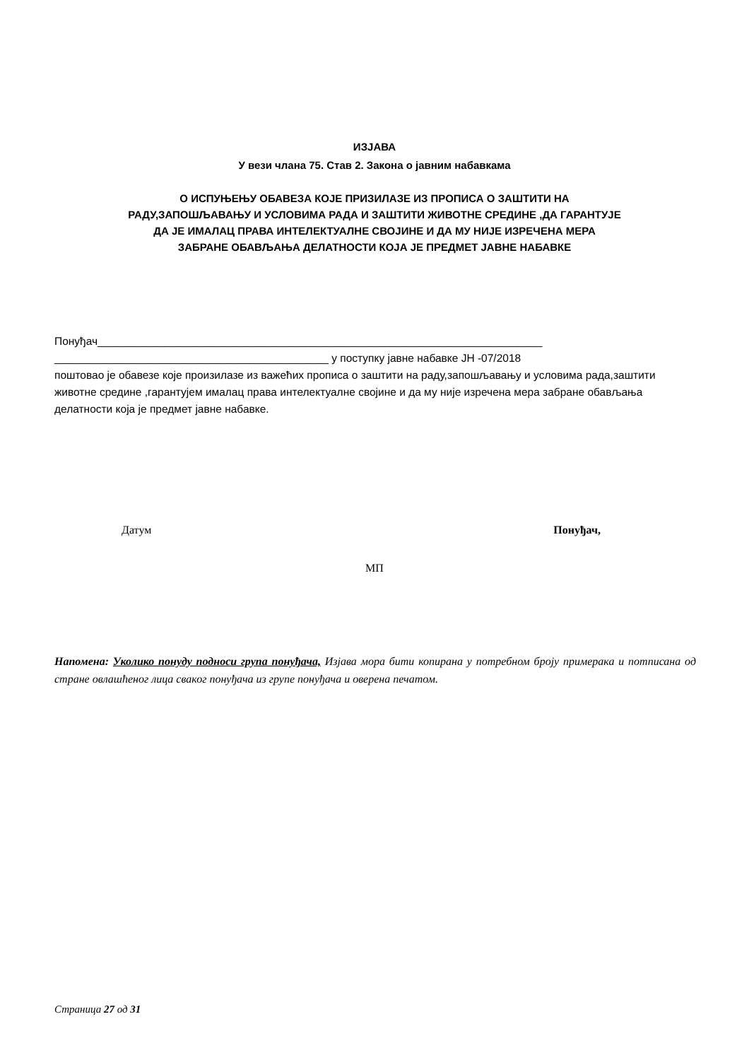ИЗЈАВА
У вези члана 75. Став 2. Закона о јавним набавкама
О ИСПУЊЕЊУ ОБАВЕЗА КОЈЕ ПРИЗИЛАЗЕ ИЗ ПРОПИСА О ЗАШТИТИ НА
РАДУ,ЗАПОШЉАВАЊУ И УСЛОВИМА РАДА И ЗАШТИТИ ЖИВОТНЕ СРЕДИНЕ ,ДА ГАРАНТУЈЕ
ДА ЈЕ ИМАЛАЦ ПРАВА ИНТЕЛЕКТУАЛНЕ СВОЈИНЕ И ДА МУ НИЈЕ ИЗРЕЧЕНА МЕРА
ЗАБРАНЕ ОБАВЉАЊА ДЕЛАТНОСТИ КОЈА ЈЕ ПРЕДМЕТ ЈАВНЕ НАБАВКЕ
Понуђач_________________________________________________________________________
_____________________________________________ у поступку јавне набавке ЈН -07/2018
поштовао је обавезе које произилазе из важећих прописа о заштити на раду,запошљавању и условима рада,заштити животне средине ,гарантујем ималац права интелектуалне својине и да му није изречена мера забране обављања делатности која је предмет јавне набавке.
Датум Понуђач,
МП
Напомена: Уколико понуду подноси група понуђача, Изјава мора бити копирана у потребном броју примерака и потписана од стране овлашћеног лица сваког понуђача из групе понуђача и оверена печатом.
Страница 27 од 31